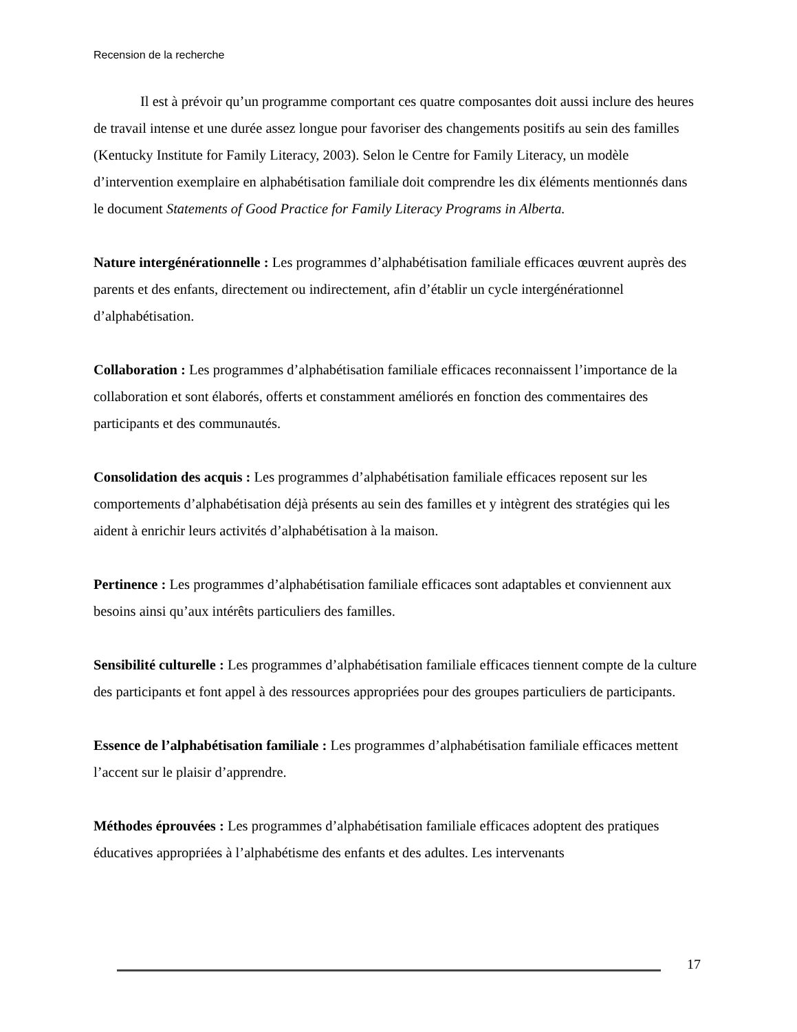Recension de la recherche
Il est à prévoir qu’un programme comportant ces quatre composantes doit aussi inclure des heures de travail intense et une durée assez longue pour favoriser des changements positifs au sein des familles (Kentucky Institute for Family Literacy, 2003). Selon le Centre for Family Literacy, un modèle d’intervention exemplaire en alphabétisation familiale doit comprendre les dix éléments mentionnés dans le document Statements of Good Practice for Family Literacy Programs in Alberta.
Nature intergénérationnelle : Les programmes d’alphabétisation familiale efficaces œuvrent auprès des parents et des enfants, directement ou indirectement, afin d’établir un cycle intergénérationnel d’alphabétisation.
Collaboration : Les programmes d’alphabétisation familiale efficaces reconnaissent l’importance de la collaboration et sont élaborés, offerts et constamment améliorés en fonction des commentaires des participants et des communautés.
Consolidation des acquis : Les programmes d’alphabétisation familiale efficaces reposent sur les comportements d’alphabétisation déjà présents au sein des familles et y intègrent des stratégies qui les aident à enrichir leurs activités d’alphabétisation à la maison.
Pertinence : Les programmes d’alphabétisation familiale efficaces sont adaptables et conviennent aux besoins ainsi qu’aux intérêts particuliers des familles.
Sensibilité culturelle : Les programmes d’alphabétisation familiale efficaces tiennent compte de la culture des participants et font appel à des ressources appropriées pour des groupes particuliers de participants.
Essence de l’alphabétisation familiale : Les programmes d’alphabétisation familiale efficaces mettent l’accent sur le plaisir d’apprendre.
Méthodes éprouvées : Les programmes d’alphabétisation familiale efficaces adoptent des pratiques éducatives appropriées à l’alphabétisme des enfants et des adultes. Les intervenants
17